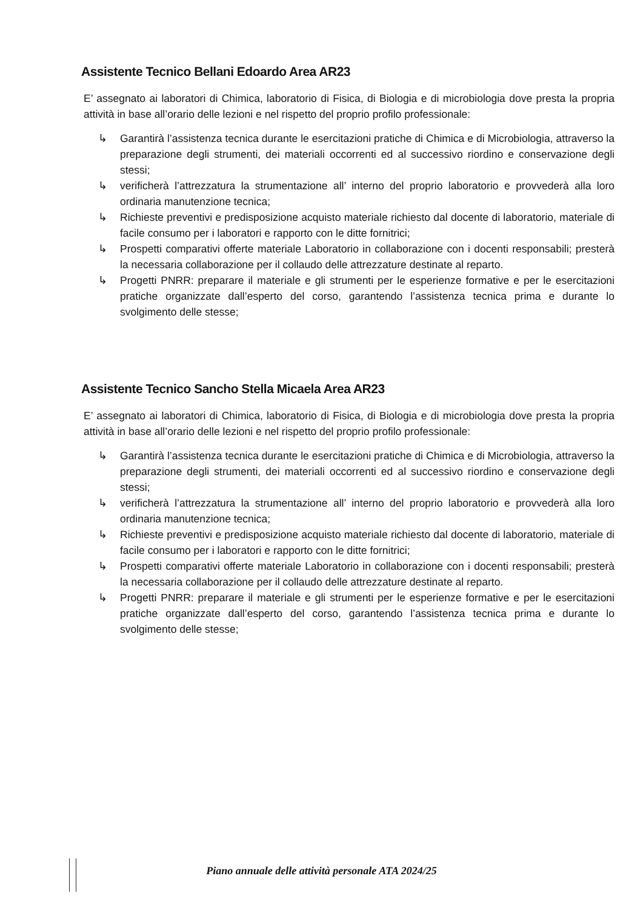Assistente Tecnico Bellani Edoardo Area AR23
E’ assegnato ai laboratori di Chimica, laboratorio di Fisica, di Biologia e di microbiologia dove presta la propria attività in base all’orario delle lezioni e nel rispetto del proprio profilo professionale:
↳ Garantirà l’assistenza tecnica durante le esercitazioni pratiche di Chimica e di Microbiologia, attraverso la preparazione degli strumenti, dei materiali occorrenti ed al successivo riordino e conservazione degli stessi;
↳ verificherà l’attrezzatura la strumentazione all’ interno del proprio laboratorio e provvederà alla loro ordinaria manutenzione tecnica;
↳ Richieste preventivi e predisposizione acquisto materiale richiesto dal docente di laboratorio, materiale di facile consumo per i laboratori e rapporto con le ditte fornitrici;
↳ Prospetti comparativi offerte materiale Laboratorio in collaborazione con i docenti responsabili; presterà la necessaria collaborazione per il collaudo delle attrezzature destinate al reparto.
↳ Progetti PNRR: preparare il materiale e gli strumenti per le esperienze formative e per le esercitazioni pratiche organizzate dall’esperto del corso, garantendo l’assistenza tecnica prima e durante lo svolgimento delle stesse;
Assistente Tecnico Sancho Stella Micaela Area AR23
E’ assegnato ai laboratori di Chimica, laboratorio di Fisica, di Biologia e di microbiologia dove presta la propria attività in base all’orario delle lezioni e nel rispetto del proprio profilo professionale:
↳ Garantirà l’assistenza tecnica durante le esercitazioni pratiche di Chimica e di Microbiologia, attraverso la preparazione degli strumenti, dei materiali occorrenti ed al successivo riordino e conservazione degli stessi;
↳ verificherà l’attrezzatura la strumentazione all’ interno del proprio laboratorio e provvederà alla loro ordinaria manutenzione tecnica;
↳ Richieste preventivi e predisposizione acquisto materiale richiesto dal docente di laboratorio, materiale di facile consumo per i laboratori e rapporto con le ditte fornitrici;
↳ Prospetti comparativi offerte materiale Laboratorio in collaborazione con i docenti responsabili; presterà la necessaria collaborazione per il collaudo delle attrezzature destinate al reparto.
↳ Progetti PNRR: preparare il materiale e gli strumenti per le esperienze formative e per le esercitazioni pratiche organizzate dall’esperto del corso, garantendo l’assistenza tecnica prima e durante lo svolgimento delle stesse;
Piano annuale delle attività personale ATA 2024/25